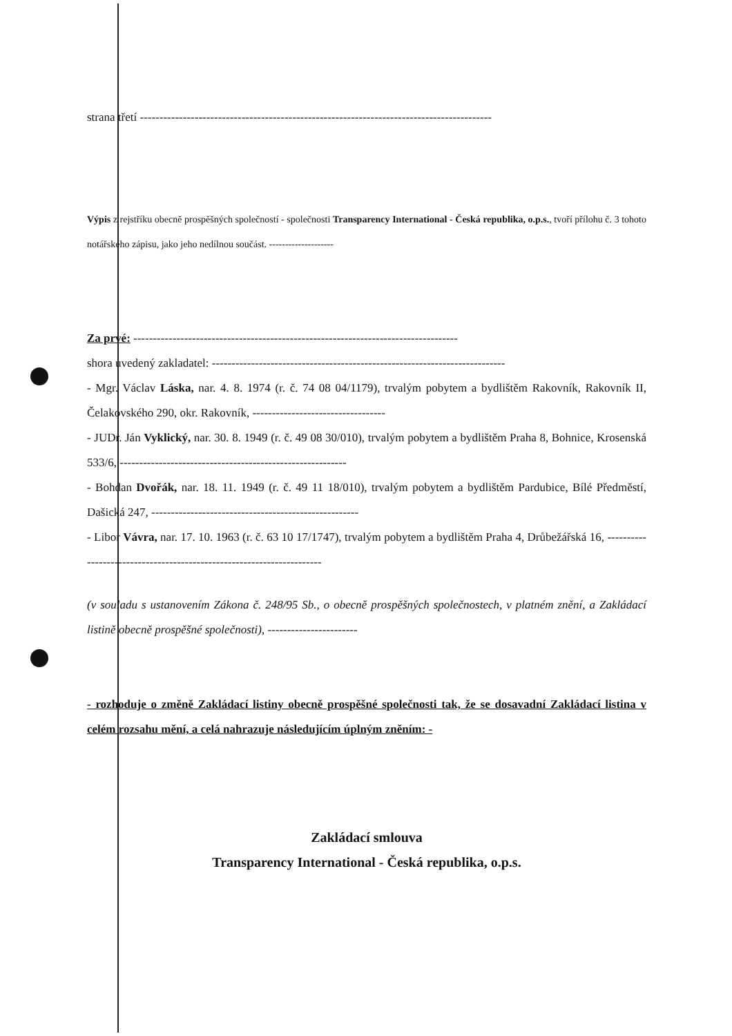strana třetí ------------------------------------------------------------------------------------------
Výpis z rejstříku obecně prospěšných společností - společnosti Transparency International - Česká republika, o.p.s., tvoří přílohu č. 3 tohoto notářského zápisu, jako jeho nedílnou součást. --------------------
Za prvé: -----------------------------------------------------------------------------------
shora uvedený zakladatel: ---------------------------------------------------------------------------
- Mgr. Václav Láska, nar. 4. 8. 1974 (r. č. 74 08 04/1179), trvalým pobytem a bydlištěm Rakovník, Rakovník II, Čelakovského 290, okr. Rakovník, ----------------------------------
- JUDr. Ján Vyklický, nar. 30. 8. 1949 (r. č. 49 08 30/010), trvalým pobytem a bydlištěm Praha 8, Bohnice, Krosenská 533/6, ----------------------------------------------------------
- Bohdan Dvořák, nar. 18. 11. 1949 (r. č. 49 11 18/010), trvalým pobytem a bydlištěm Pardubice, Bílé Předměstí, Dašická 247, -----------------------------------------------------
- Libor Vávra, nar. 17. 10. 1963 (r. č. 63 10 17/1747), trvalým pobytem a bydlištěm Praha 4, Drůbežářská 16, ----------------------------------------------------------------------
(v souladu s ustanovením Zákona č. 248/95 Sb., o obecně prospěšných společnostech, v platném znění, a Zakládací listině obecně prospěšné společnosti), -----------------------
- rozhoduje o změně Zakládací listiny obecně prospěšné společnosti tak, že se dosavadní Zakládací listina v celém rozsahu mění, a celá nahrazuje následujícím úplným zněním: -
Zakládací smlouva
Transparency International - Česká republika, o.p.s.